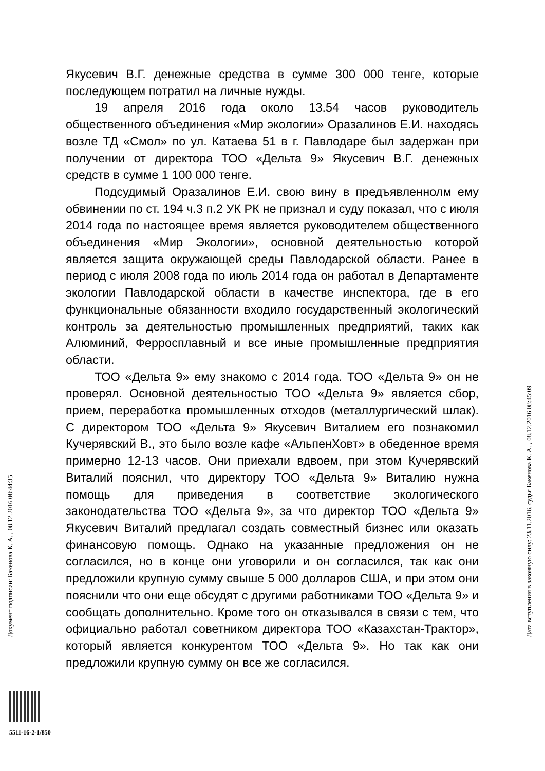Якусевич В.Г. денежные средства в сумме 300 000 тенге, которые последующем потратил на личные нужды.
19 апреля 2016 года около 13.54 часов руководитель общественного объединения «Мир экологии» Оразалинов Е.И. находясь возле ТД «Смол» по ул. Катаева 51 в г. Павлодаре был задержан при получении от директора ТОО «Дельта 9» Якусевич В.Г. денежных средств в сумме 1 100 000 тенге.
Подсудимый Оразалинов Е.И. свою вину в предъявленнолм ему обвинении по ст. 194 ч.3 п.2 УК РК не признал и суду показал, что с июля 2014 года по настоящее время является руководителем общественного объединения «Мир Экологии», основной деятельностью которой является защита окружающей среды Павлодарской области. Ранее в период с июля 2008 года по июль 2014 года он работал в Департаменте экологии Павлодарской области в качестве инспектора, где в его функциональные обязанности входило государственный экологический контроль за деятельностью промышленных предприятий, таких как Алюминий, Ферросплавный и все иные промышленные предприятия области.
ТОО «Дельта 9» ему знакомо с 2014 года. ТОО «Дельта 9» он не проверял. Основной деятельностью ТОО «Дельта 9» является сбор, прием, переработка промышленных отходов (металлургический шлак). С директором ТОО «Дельта 9» Якусевич Виталием его познакомил Кучерявский В., это было возле кафе «АльпенХовт» в обеденное время примерно 12-13 часов. Они приехали вдвоем, при этом Кучерявский Виталий пояснил, что директору ТОО «Дельта 9» Виталию нужна помощь для приведения в соответствие экологического законодательства ТОО «Дельта 9», за что директор ТОО «Дельта 9» Якусевич Виталий предлагал создать совместный бизнес или оказать финансовую помощь. Однако на указанные предложения он не согласился, но в конце они уговорили и он согласился, так как они предложили крупную сумму свыше 5 000 долларов США, и при этом они пояснили что они еще обсудят с другими работниками ТОО «Дельта 9» и сообщать дополнительно. Кроме того он отказывался в связи с тем, что официально работал советником директора ТОО «Казахстан-Трактор», который является конкурентом ТОО «Дельта 9». Но так как они предложили крупную сумму он все же согласился.
Документ подписан: Бакенова К. А. , 08.12.2016 08:44:35 Дата вступления в законную силу: 23.11.2016, судья Бакенова К. А. , 08.12.2016 08:45:09
5511-16-2-1/850